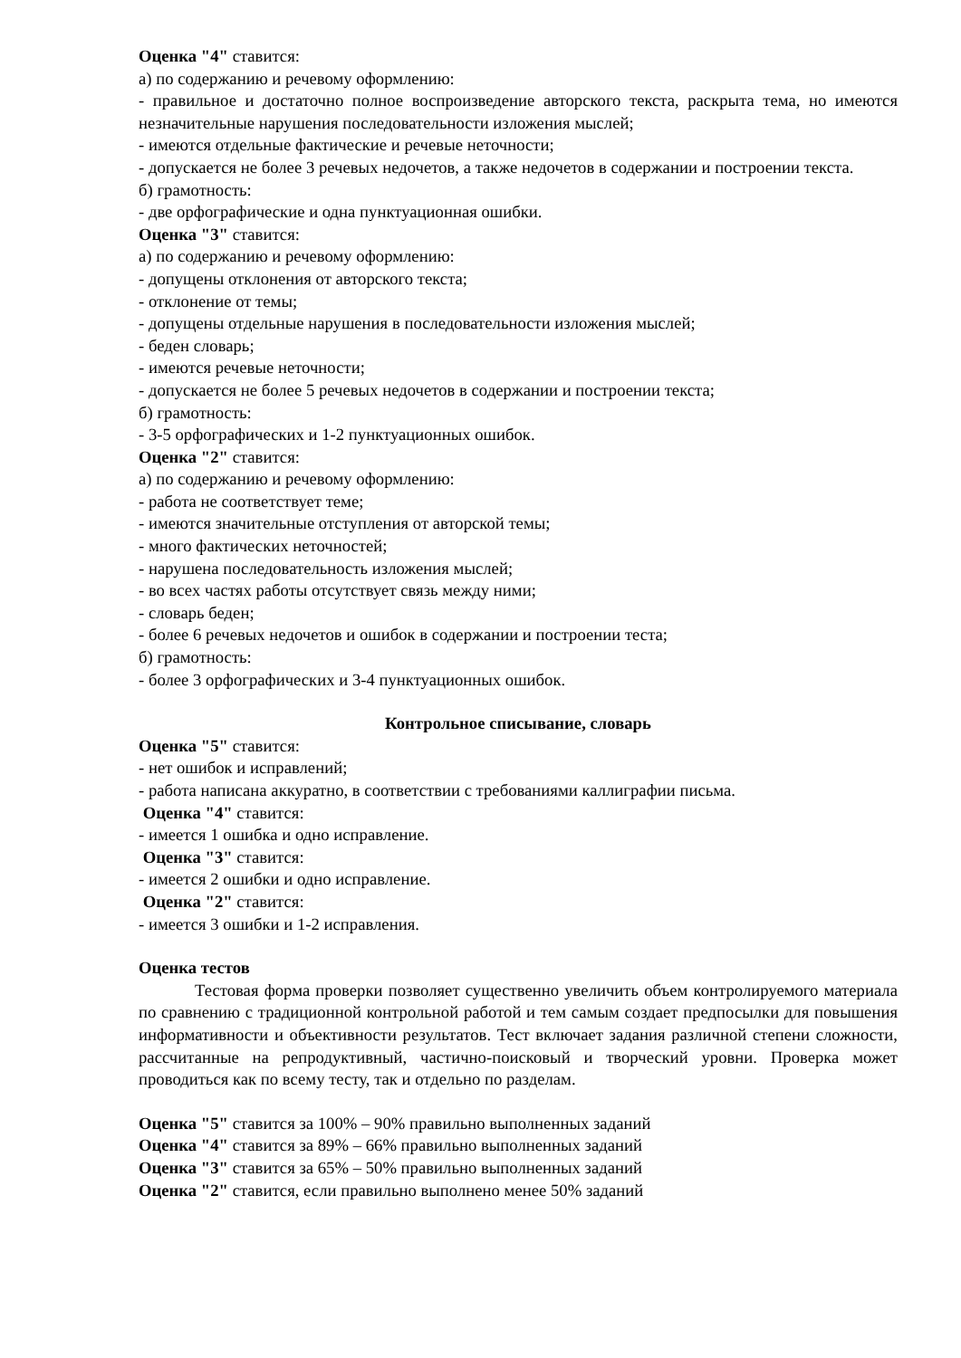Оценка "4" ставится:
а) по содержанию и речевому оформлению:
- правильное и достаточно полное воспроизведение авторского текста, раскрыта тема, но имеются незначительные нарушения последовательности изложения мыслей;
- имеются отдельные фактические и речевые неточности;
- допускается не более 3 речевых недочетов, а также недочетов в содержании и построении текста.
б) грамотность:
- две орфографические и одна пунктуационная ошибки.
Оценка "3" ставится:
а) по содержанию и речевому оформлению:
- допущены отклонения от авторского текста;
- отклонение от темы;
- допущены отдельные нарушения в последовательности изложения мыслей;
- беден словарь;
- имеются речевые неточности;
- допускается не более 5 речевых недочетов в содержании и построении текста;
б) грамотность:
- 3-5 орфографических и 1-2 пунктуационных ошибок.
Оценка "2" ставится:
а) по содержанию и речевому оформлению:
- работа не соответствует теме;
- имеются значительные отступления от авторской темы;
- много фактических неточностей;
- нарушена последовательность изложения мыслей;
- во всех частях работы отсутствует связь между ними;
- словарь беден;
- более 6 речевых недочетов и ошибок в содержании и построении теста;
б) грамотность:
- более 3 орфографических и 3-4 пунктуационных ошибок.
Контрольное списывание, словарь
Оценка "5" ставится:
- нет ошибок и исправлений;
- работа написана аккуратно, в соответствии с требованиями каллиграфии письма.
Оценка "4" ставится:
- имеется 1 ошибка и одно исправление.
Оценка "3" ставится:
- имеется 2 ошибки и одно исправление.
Оценка "2" ставится:
- имеется 3 ошибки и 1-2 исправления.
Оценка тестов
Тестовая форма проверки позволяет существенно увеличить объем контролируемого материала по сравнению с традиционной контрольной работой и тем самым создает предпосылки для повышения информативности и объективности результатов. Тест включает задания различной степени сложности, рассчитанные на репродуктивный, частично-поисковый и творческий уровни. Проверка может проводиться как по всему тесту, так и отдельно по разделам.
Оценка "5" ставится за 100% – 90% правильно выполненных заданий
Оценка "4" ставится за 89% – 66% правильно выполненных заданий
Оценка "3" ставится за 65% – 50% правильно выполненных заданий
Оценка "2" ставится, если правильно выполнено менее 50% заданий